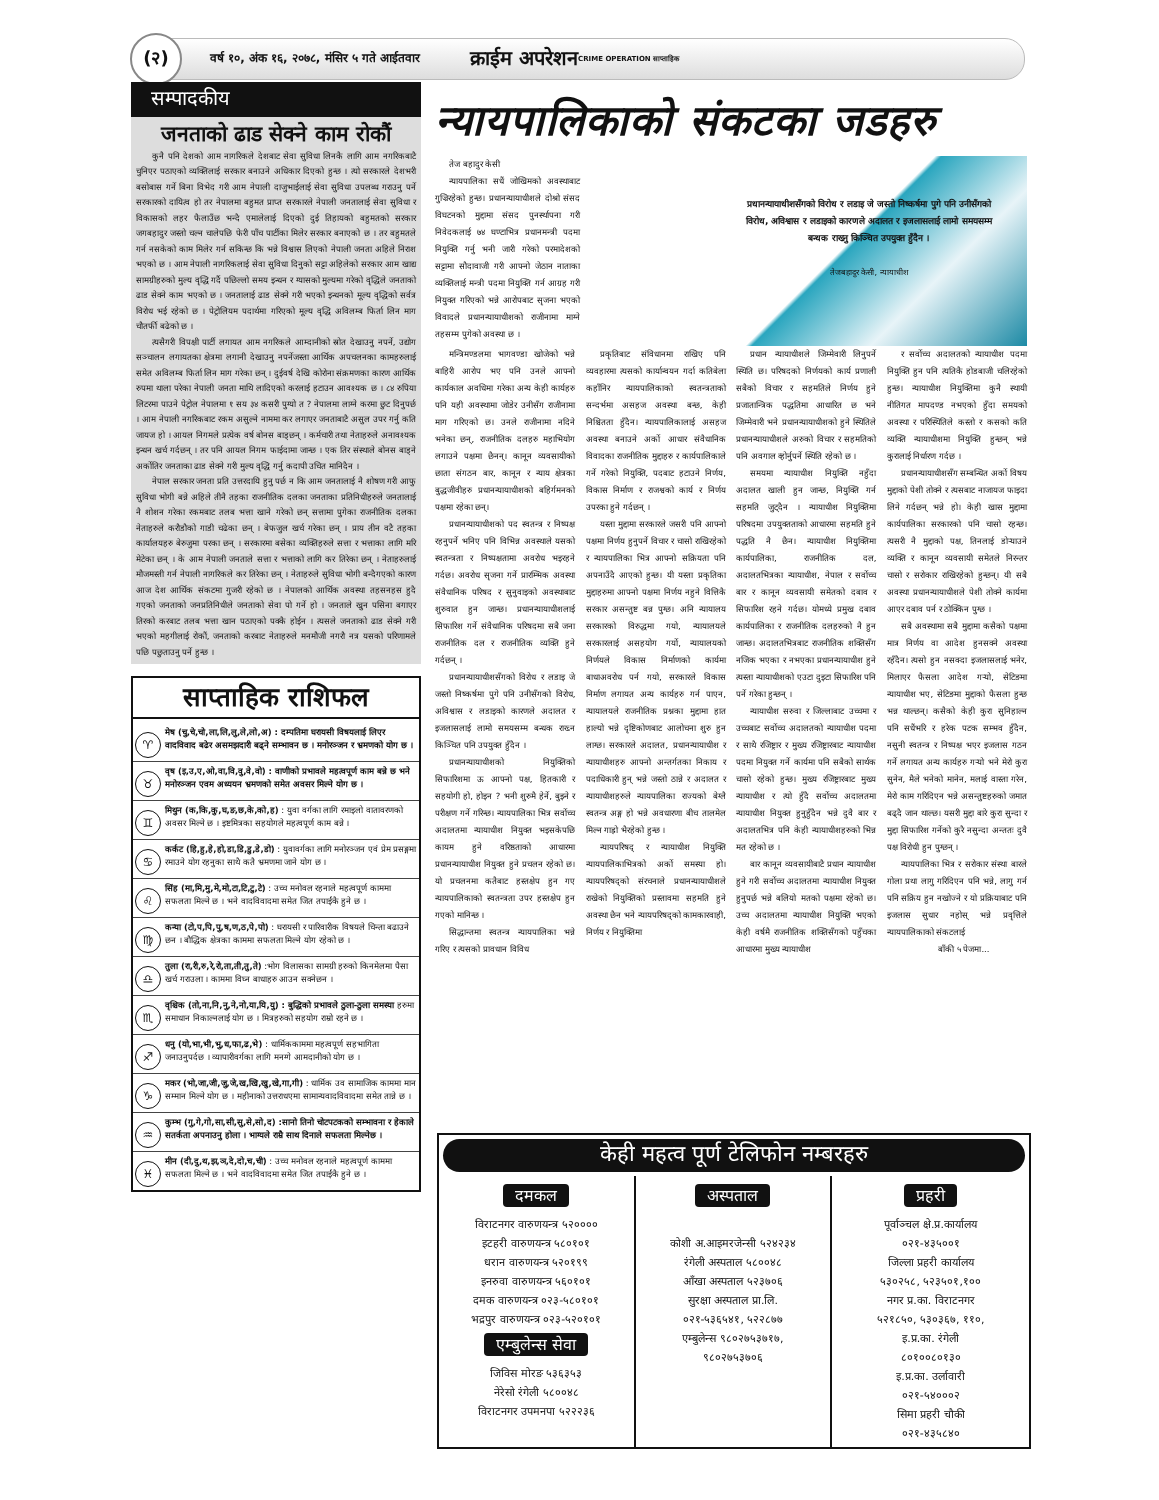(२)
वर्ष १०, अंक १६, २०७८, मंसिर ५ गते आईतवार क्राईम अपरेशन CRIME OPERATION साप्ताहिक
सम्पादकीय
जनताको ढाड सेक्ने काम रोकौं
कुनै पनि देशको आम नागरिकले देशबाट सेवा सुविधा लिनकै लागि आम नगरिकबाटै चुनिएर पठाएको व्यक्तिलाई सरकार बनाउने अधिकार दिएको हुन्छ । त्यो सरकारले देशभरी बसोबास गर्ने बिना विभेद गरी आम नेपाली दाजुभाईलाई सेवा सुविधा उपलब्ध गराउनु पर्ने सरकारको दायित्व हो तर नेपालमा बहुमत प्राप्त सरकारले नेपाली जनतालाई सेवा सुविधा र विकासको लहर फैलाउँछ भन्दै एमालेलाई दिएको दुई तिहायको बहुमतको सरकार जगबहादुर जस्तो चल्न चालेपछि फेरी पाँच पार्टीका मिलेर सरकार बनाएको छ । तर बहुमतले गर्न नसकेको काम मिलेर गर्न सकिन्छ कि भन्ने विश्वास लिएको नेपाली जनता अहिले निराश भएको छ । आम नेपाली नागरिकलाई सेवा सुविधा दिनुको सट्टा अहिलेको सरकार आम खाद्य सामग्रीहरुको मुल्य वृद्धि गर्दै पछिल्लो समय इन्धन र ग्यासको मुल्यमा गरेको वृद्धिले जनताको ढाड सेक्ने काम भएको छ । जनतालाई ढाड सेक्ने गरी भएको इन्धनको मूल्य वृद्धिको सर्वत्र विरोध भई रहेको छ । पेट्रोलियम पदार्थमा गरिएको मूल्य वृद्धि अविलम्ब फिर्ता लिन माग चौतर्फी बढेको छ ।
त्यसैगरी विपक्षी पार्टी लगायत आम नगरिकले आम्दानीको स्रोत देखाउनु नपर्ने, उद्योग सञ्चालन लगायतका क्षेत्रमा लगानी देखाउनु नपर्नेजस्ता आर्थिक अपचलनका कामहरुलाई समेत अविलम्ब फिर्ता लिन माग गरेका छन् । दुईवर्ष देखि कोरोना संक्रमणका कारण आर्थिक रुपमा थाला परेका नेपाली जनता माथि लादिएको करलाई हटाउन आवश्यक छ । ८४ रुपिया लिटरमा पाउने पेट्रोल नेपालमा १ सय ३४ कसरी पुग्यो त ? नेपालमा लाग्ने करमा छुट दिनुपर्छ । आम नेपाली नगरिकबाट रकम असुल्ने नाममा कर लगाएर जनताबाटै असुल उपर गर्नु कति जायज हो । आयल निगमले प्रत्येक वर्ष बोनस बाड्छन् । कर्मचारी तथा नेताहरुले अनावश्यक इन्धन खर्च गर्दछन् । तर पनि आयल निगम फाईदामा जान्छ । एक तिर संस्थाले बोनस बाड्ने अर्कोतिर जनताका ढाड सेक्ने गरी मुल्य वृद्धि गर्नु कदापी उचित मानिदैन ।
नेपाल सरकार जनता प्रति उत्तरदायि हुनु पर्छ न कि आम जनतालाई नै शोषण गरी आफु सुविधा भोगी बन्ने अहिले तीनै तहका राजनीतिक दलका जनताका प्रतिनिधीहरुले जनतालाई नै शोशन गरेका रकमबाट तलब भत्ता खाने गरेको छन् सत्तामा पुगेका राजनीतिक दलका नेताहरुले करौडौको गाडी चढेका छन् । बेफजुल खर्च गरेका छन् । प्राय तीन वटै तहका कार्यालयहरु बेरुजुमा परका छन् । सरकारमा बसेका व्यक्तिहरुले सत्ता र भत्ताका लागि मरि मेटेका छन् । के आम नेपाली जनताले सत्ता र भत्ताको लागि कर तिरेका छन् । नेताहरुलाई मौजमस्ती गर्न नेपाली नागरिकले कर तिरेका छन् । नेताहरुले सुविधा भोगी बन्दैगएको कारण आज देश आर्थिक संकटमा गुजरी रहेको छ । नेपालको आर्थिक अवस्था तहसनहस हुदै गएको जनताको जनप्रतिनिधीले जनताको सेवा पो गर्ने हो । जनताले खुन पसिना बगाएर तिरको करबाट तलब भत्ता खान पठाएको पक्कै होईन । त्यसले जनताको ढाड सेक्ने गरी भएको महगीलाई रोकौं, जनताको करबाट नेताहरुले मनमौजी नगरौ नत्र यसको परिणामले पछि पछुताउनु पर्ने हुन्छ ।
साप्ताहिक राशिफल
♈
मेष (चु,चे,चो,ला,लि,लु,ले,लो,अ) : दम्पतिमा घरायसी विषयलाई लिएर वादविवाद बढेर असमझदारी बढ्ने सम्भावन छ । मनोरञ्जन र भ्रमणको योग छ ।
♉
वृष (इ,उ,ए,ओ,वा,वि,वु,वे,वो) : वाणीको प्रभावले महत्वपूर्ण काम बन्ने छ भने मनोरञ्जन एवम अध्ययन भ्रमणको समेत अवसर मिल्ने योग छ ।
♊
मिथुन (क,कि,कु,घ,ङ,छ,के,को,ह) : युवा वर्गका लागि रमाइलो वातावरणको अवसर मिल्ने छ । इष्टमित्रका सहयोगले महत्वपूर्ण काम बन्ने ।
♋
कर्कट (हि,हु,हे,हो,डा,डि,डु,डे,डो) : युवावर्गका लागि मनोरञ्जन एवं प्रेम प्रसङ्गमा रमाउने योग रहनुका साथै कतै भ्रमणमा जाने योग छ ।
♌
सिंह (मा,मि,मु,मे,मो,टा,टि,टु,टे) : उच्च मनोवल रहनाले महत्वपूर्ण काममा सफलता मिल्ने छ । भने वादविवादमा समेत जित तपाईंकै हुने छ ।
♍
कन्या (टो,प,पि,पु,ष,ण,ठ,पे,पो) : घरायसी र पारिवारीक विषयले चिन्ता बढाउने छन । बौद्धिक क्षेत्रका काममा सफलता मिल्ने योग रहेको छ ।
♎
तुला (रा,री,रु,रे,रो,ता,ती,तु,ते) :भोग विलासका सामग्री हरुको किनमेलमा पैसा खर्च गराउला । काममा विघ्न बाधाहरु आउन सक्नेछन ।
♏
वृश्चिक (तो,ना,नि,नु,ने,नो,या,यि,यु) : बुद्धिको प्रभावले ठुला-ठुला समस्या हरुमा समाधान निकाल्नलाई योग छ । मित्रहरुको सहयोग राम्रो रहने छ ।
♐
धनु (यो,भा,भी,भु,ध,फा,ढ,भे) : धार्मिककाममा महत्वपूर्ण सहभागिता जनाउनुपर्दछ । व्यापारीवर्गका लागि मनग्गे आमदानीको योग छ ।
♑
मकर (भो,जा,जी,जु,जे,ख,खि,खु,खे,गा,गी) : धार्मिक उव सामाजिक काममा मान सम्मान मिल्ने योग छ । महीनाको उत्तराधएमा सामान्यवादविवादमा समेत तान्ने छ ।
♒
कुम्भ (गु,गे,गो,सा,सी,सु,से,सो,द) :सानो तिनो चोटपटकको सम्भावना र हेकाले सतर्कता अपनाउनु होला । भाग्यले राम्रै साथ दिनाले सफलता मिल्नेछ ।
♓
मीन (दी,दु,थ,झ,ञ,दे,दो,च,ची) : उच्च मनोवल रहनाले महत्वपूर्ण काममा सफलता मिल्ने छ । भने वादविवादमा समेत जित तपाईंकै हुने छ ।
न्यायपालिकाको संकटका जडहरु
तेज बहादुर केसी
न्यायपालिका सधैं जोखिमको अवस्थाबाट गुज्रिरहेको हुन्छ। प्रधानन्यायाधीशले दोश्रो संसद विघटनको मुद्दामा संसद पुनर्स्थापना गरी निवेदकलाई ७४ घण्टाभित्र प्रधानमन्त्री पदमा नियुक्ति गर्नु भनी जारी गरेको परमादेशको सट्टामा सौदावाजी गरी आफ्नो जेठान नाताका व्यक्तिलाई मन्त्री पदमा नियुक्ति गर्न आग्रह गरी नियुक्त गरिएको भन्ने आरोपबाट सृजना भएको विवादले प्रधानन्यायाधीशको राजीनामा माग्ने तहसम्म पुगेको अवस्था छ ।
प्रधानन्यायाधीशसँगको विरोध र लडाइ जे जस्तो निष्कर्षमा पुगे पनि उनीसँगको विरोध, अविश्वास र लडाइको कारणले अदालत र इजलासलाई लामो समयसम्म बन्धक राख्नु किञ्चित उपयुक्त हुँदैन ।
तेजबहादुर केसी, न्यायाधीश
मन्त्रिमण्डलमा भागवण्डा खोजेको भन्ने बाहिरी आरोप भए पनि उनले आफ्नो कार्यकाल अवधिमा गरेका अन्य केही कार्यहरु पनि यही अवस्थामा जोडेर उनीसँग राजीनामा माग गरिएको छ। उनले राजीनामा नदिने भनेका छन्, राजनीतिक दलहरु महाभियोग लगाउने पक्षमा छैनन्। कानून व्यवसायीको छाता संगठन बार, कानून र न्याय क्षेत्रका बुद्धजीवीहरु प्रधानन्यायाधीशको बहिर्गमनको पक्षमा रहेका छन्।
प्रधानन्यायाधीशको पद स्वतन्त्र र निष्पक्ष रहनुपर्ने भनिए पनि विभिन्न अवस्थाले यसको स्वतन्त्रता र निष्पक्षतामा अवरोध भइरहने गर्दछ। अवरोध सृजना गर्ने प्रारम्भिक अवस्था संवैधानिक परिषद र सुनुवाइको अवस्थाबाट शुरुवात हुन जान्छ। प्रधानन्यायाधीशलाई सिफारिश गर्ने संवैधानिक परिषदमा सबै जना राजनीतिक दल र राजनीतिक व्यक्ति हुने गर्दछन् ।
प्रधानन्यायाधीशसँगको विरोध र लडाइ जे जस्तो निष्कर्षमा पुगे पनि उनीसँगको विरोध, अविश्वास र लडाइको कारणले अदालत र इजलासलाई लामो समयसम्म बन्धक राख्न किञ्चित पनि उपयुक्त हुँदैन ।
प्रधानन्यायाधीशको नियुक्तिको सिफारिशमा ऊ आफ्नो पक्ष, हितकारी र सहयोगी हो, होइन ? भनी शुरुमै हेर्ने, बुझ्ने र परीक्षण गर्ने गरिन्छ। न्यायपालिका भित्र सर्वोच्च अदालतमा न्यायाधीश नियुक्त भइसकेपछि कायम हुने वरिष्ठताको आधारमा प्रधानन्यायाधीश नियुक्त हुने प्रचलन रहेको छ। यो प्रचलनमा कतैबाट हस्तक्षेप हुन गए न्यायपालिकाको स्वतन्त्रता उपर हस्तक्षेप हुन गएको मानिन्छ ।
सिद्धान्तमा स्वतन्त्र न्यायपालिका भन्ने गरिए र त्यसको प्रावधान विविध
प्रकृतिबाट संविधानमा राखिए पनि व्यवहारमा त्यसको कार्यान्वयन गर्दा कतिबेला कहाँनिर न्यायपालिकाको स्वतन्त्रताको सन्दर्भमा असहज अवस्था बन्छ, केही निश्चितता हुँदैन। न्यायपालिकालाई असहज अवस्था बनाउने अर्को आधार संवैधानिक विवादका राजनीतिक मुद्दाहरु र कार्यपालिकाले गर्ने गरेको नियुक्ति, पदबाट हटाउने निर्णय, विकास निर्माण र राजश्वको कार्य र निर्णय उपरका हुने गर्दछन् ।
यस्ता मुद्दामा सरकारले जसरी पनि आफ्नो पक्षमा निर्णय हुनुपर्ने विचार र चासो राखिरहेको र न्यायपालिका भित्र आफ्नो सक्रियता पनि अपनाउँदै आएको हुन्छ। यी यस्ता प्रकृतिका मुद्दाहरुमा आफ्नो पक्षमा निर्णय नहुने वित्तिकै सरकार असन्तुष्ट बन्न पुग्छ। अनि न्यायालय सरकारको विरुद्धमा गयो, न्यायालयले सरकारलाई असहयोग गर्यो, न्यायालयको निर्णयले विकास निर्माणको कार्यमा बाधाअवरोध पर्न गयो, सरकारले विकास निर्माण लगायत अन्य कार्यहरु गर्न पाएन, न्यायालयले राजनीतिक प्रश्नका मुद्दामा हात हाल्यो भन्ने दृष्टिकोणबाट आलोचना शुरु हुन लाग्छ। सरकारले अदालत, प्रधानन्यायाधीश र न्यायाधीशहरु आफ्नो अन्तर्गतका निकाय र पदाधिकारी हुन् भन्ने जस्तो ठान्ने र अदालत र न्यायाधीशहरुले न्यायपालिका राज्यको बेग्लै स्वतन्त्र अङ्ग हो भन्ने अवधारणा बीच तालमेल मिल्न गाह्रो भैरहेको हुन्छ ।
न्यायपरिषद् र न्यायाधीश नियुक्ति न्यायपालिकाभित्रको अर्को समस्या हो। न्यायपरिषद्को संरचनाले प्रधानन्यायाधीशले राखेको नियुक्तिको प्रस्तावमा सहमति हुने अवस्था छैन भने न्यायपरिषद्को कामकारवाही, निर्णय र नियुक्तिमा
प्रधान न्यायाधीशले जिम्मेवारी लिनुपर्ने स्थिति छ। परिषदको निर्णयको कार्य प्रणाली सबैको विचार र सहमतिले निर्णय हुने प्रजातान्त्रिक पद्धतिमा आधारित छ भने जिम्मेवारी भने प्रधानन्यायाधीशको हुने स्थितिले प्रधानन्यायाधीशले अरुको विचार र सहमतिको पनि अवगाल व्होर्नुपर्ने स्थिति रहेको छ ।
समयमा न्यायाधीश नियुक्ति नहुँदा अदालत खाली हुन जान्छ, नियुक्ति गर्न सहमति जुट्दैन । न्यायाधीश नियुक्तिमा परिषदमा उपयुक्तताको आधारमा सहमति हुने पद्धति नै छैन। न्यायाधीश नियुक्तिमा कार्यपालिका, राजनीतिक दल, अदालतभित्रका न्यायाधीश, नेपाल र सर्वोच्च बार र कानून व्यवसायी समेतको दबाव र सिफारिश रहने गर्दछ। योमध्ये प्रमुख दबाव कार्यपालिका र राजनीतिक दलहरुको नै हुन जान्छ। अदालतभित्रबाट राजनीतिक शक्तिसँग नजिक भएका र नभएका प्रधानन्यायाधीश हुने त्यस्ता न्यायाधीशको एउटा दुइटा सिफारिश पनि पर्ने गरेका हुन्छन् ।
न्यायाधीश सरुवा र जिल्लाबाट उच्चमा र उच्चबाट सर्वोच्च अदालतको न्यायाधीश पदमा र साथै रजिष्ट्रार र मुख्य रजिष्ट्रारबाट न्यायाधीश पदमा नियुक्त गर्ने कार्यमा पनि सबैको सार्थक चासो रहेको हुन्छ। मुख्य रजिष्ट्रारबाट मुख्य न्यायाधीश र त्यो हुँदै सर्वोच्च अदालतमा न्यायाधीश नियुक्त हुनुहुँदैन भन्ने दुवै बार र अदालतभित्र पनि केही न्यायाधीशहरुको भिन्न मत रहेको छ ।
बार कानून व्यवसायीबाटै प्रधान न्यायाधीश हुने गरी सर्वोच्च अदालतमा न्यायाधीश नियुक्त हुनुपर्छ भन्ने बलियो मतको पक्षमा रहेको छ। उच्च अदालतमा न्यायाधीश नियुक्ति भएको केही वर्षमै राजनीतिक शक्तिसँगको पहुँचका आधारमा मुख्य न्यायाधीश
र सर्वोच्च अदालतको न्यायाधीश पदमा नियुक्ति हुन पनि त्यतिकै होडबाजी चलिरहेको हुन्छ। न्यायाधीश नियुक्तिमा कुनै स्थायी नीतिगत मापदण्ड नभएको हुँदा समयको अवस्था र परिस्थितिले कस्तो र कसको कति व्यक्ति न्यायाधीशमा नियुक्ति हुन्छन् भन्ने कुरालाई निर्धारण गर्दछ ।
प्रधानन्यायाधीशसँग सम्बन्धित अर्को विषय मुद्दाको पेशी तोक्ने र त्यसबाट नाजायज फाइदा लिने गर्दछन् भन्ने हो। केही खास मुद्दामा कार्यपालिका सरकारको पनि चासो रहन्छ। त्यसरी नै मुद्दाको पक्ष, तिनलाई डोऱ्याउने व्यक्ति र कानून व्यवसायी समेतले निरन्तर चासो र सरोकार राखिरहेको हुन्छन्। यी सबै अवस्था प्रधानन्यायाधीशले पेशी तोक्ने कार्यमा आएर दबाव पर्न र ठोक्किन पुग्छ ।
सबै अवस्थामा सबै मुद्दामा कसैको पक्षमा मात्र निर्णय वा आदेश हुनसक्ने अवस्था रहँदैन। त्यसो हुन नसक्दा इजलासलाई भनेर, मिलाएर फैसला आदेश गऱ्यो, सेटिङमा न्यायाधीश भए, सेटिङमा मुद्दाको फैसला हुन्छ भन्न थाल्छन्। कसैको केही कुरा सुनिहाल्न पनि सधैंभरि र हरेक पटक सम्भव हुँदैन, नसुनी स्वतन्त्र र निष्पक्ष भएर इजलास गठन गर्ने लगायत अन्य कार्यहरु गऱ्यो भने मेरो कुरा सुनेन, मैले भनेको मानेन, मलाई वास्ता गरेन, मेरो काम गरिदिएन भन्ने असन्तुष्टहरुको जमात बढ्दै जान थाल्छ। यसरी मुद्दा बारे कुरा सुन्दा र मुद्दा सिफारिश गर्नेको कुरै नसुन्दा अन्ततः दुवै पक्ष विरोधी हुन पुग्छन् ।
न्यायपालिका भित्र र सरोकार संस्था बारले गोला प्रथा लागु गरिदिएन पनि भन्ने, लागु गर्न पनि सक्रिय हुन नखोज्ने र यो प्रक्रियाबाट पनि इजलास सुधार नहोस् भन्ने प्रवृत्तिले न्यायपालिकाको संकटलाई
बाँकी ५ पेजमा...
केही महत्व पूर्ण टेलिफोन नम्बरहरु
दमकल
विराटनगर वारुणयन्त्र ५२००००
इटहरी वारुणयन्त्र ५८०१०१
धरान वारुणयन्त्र ५२०१९९
इनरुवा वारुणयन्त्र ५६०१०१
दमक वारुणयन्त्र ०२३-५८०१०१
भद्रपुर वारुणयन्त्र ०२३-५२०१०१
एम्बुलेन्स सेवा
जिविस मोरङ ५३६३५३
नेरेसो रंगेली ५८००४८
विराटनगर उपमनपा ५२२२३६
अस्पताल
कोशी अ.आइमरजेन्सी ५२४२३४
रंगेली अस्पताल ५८००४८
आँखा अस्पताल ५२३७०६
सुरक्षा अस्पताल प्रा.लि.
०२१-५३६५४१, ५२२८७७
एम्बुलेन्स ९८०२७५३७१७,
९८०२७५३७०६
प्रहरी
पूर्वाञ्चल क्षे.प्र.कार्यालय
०२१-४३५००१
जिल्ला प्रहरी कार्यालय
५३०२५८, ५२३५०१,१००
नगर प्र.का. विराटनगर
५२१८५०, ५३०३६७, ११०,
इ.प्र.का. रंगेली
८०१००८०१३०
इ.प्र.का. उर्लावारी
०२१-५४०००२
सिमा प्रहरी चौकी
०२१-४३५८४०